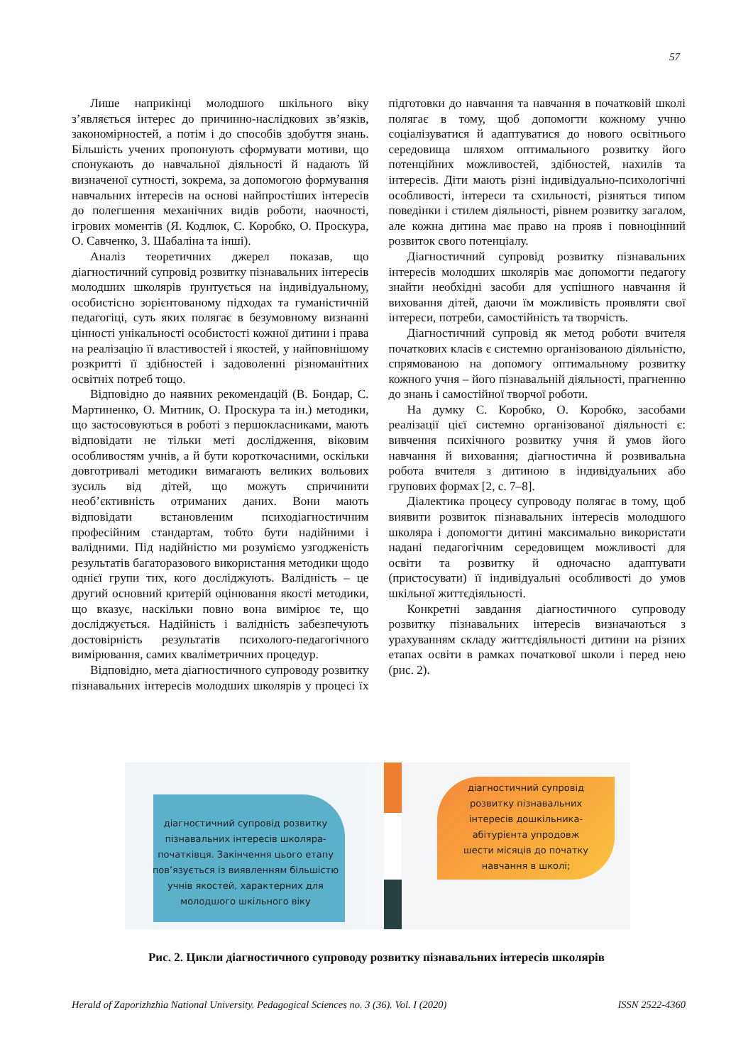57
Лише наприкінці молодшого шкільного віку з’являється інтерес до причинно-наслідкових зв’язків, закономірностей, а потім і до способів здобуття знань. Більшість учених пропонують сформувати мотиви, що спонукають до навчальної діяльності й надають їй визначеної сутності, зокрема, за допомогою формування навчальних інтересів на основі найпростіших інтересів до полегшення механічних видів роботи, наочності, ігрових моментів (Я. Кодлюк, С. Коробко, О. Проскура, О. Савченко, З. Шабаліна та інші).
Аналіз теоретичних джерел показав, що діагностичний супровід розвитку пізнавальних інтересів молодших школярів ґрунтується на індивідуальному, особистісно зорієнтованому підходах та гуманістичній педагогіці, суть яких полягає в безумовному визнанні цінності унікальності особистості кожної дитини і права на реалізацію її властивостей і якостей, у найповнішому розкритті її здібностей і задоволенні різноманітних освітніх потреб тощо.
Відповідно до наявних рекомендацій (В. Бондар, С. Мартиненко, О. Митник, О. Проскура та ін.) методики, що застосовуються в роботі з першокласниками, мають відповідати не тільки меті дослідження, віковим особливостям учнів, а й бути короткочасними, оскільки довготривалі методики вимагають великих вольових зусиль від дітей, що можуть спричинити необ’єктивність отриманих даних. Вони мають відповідати встановленим психодіагностичним професійним стандартам, тобто бути надійними і валідними. Під надійністю ми розуміємо узгодженість результатів багаторазового використання методики щодо однієї групи тих, кого досліджують. Валідність – це другий основний критерій оцінювання якості методики, що вказує, наскільки повно вона вимірює те, що досліджується. Надійність і валідність забезпечують достовірність результатів психолого-педагогічного вимірювання, самих кваліметричних процедур.
Відповідно, мета діагностичного супроводу розвитку пізнавальних інтересів молодших школярів у процесі їх підготовки до навчання та навчання в початковій школі полягає в тому, щоб допомогти кожному учню соціалізуватися й адаптуватися до нового освітнього середовища шляхом оптимального розвитку його потенційних можливостей, здібностей, нахилів та інтересів. Діти мають різні індивідуально-психологічні особливості, інтереси та схильності, різняться типом поведінки і стилем діяльності, рівнем розвитку загалом, але кожна дитина має право на прояв і повноцінний розвиток свого потенціалу.
Діагностичний супровід розвитку пізнавальних інтересів молодших школярів має допомогти педагогу знайти необхідні засоби для успішного навчання й виховання дітей, даючи їм можливість проявляти свої інтереси, потреби, самостійність та творчість.
Діагностичний супровід як метод роботи вчителя початкових класів є системно організованою діяльністю, спрямованою на допомогу оптимальному розвитку кожного учня – його пізнавальній діяльності, прагненню до знань і самостійної творчої роботи.
На думку С. Коробко, О. Коробко, засобами реалізації цієї системно організованої діяльності є: вивчення психічного розвитку учня й умов його навчання й виховання; діагностична й розвивальна робота вчителя з дитиною в індивідуальних або групових формах [2, с. 7–8].
Діалектика процесу супроводу полягає в тому, щоб виявити розвиток пізнавальних інтересів молодшого школяра і допомогти дитині максимально використати надані педагогічним середовищем можливості для освіти та розвитку й одночасно адаптувати (пристосувати) її індивідуальні особливості до умов шкільної життєдіяльності.
Конкретні завдання діагностичного супроводу розвитку пізнавальних інтересів визначаються з урахуванням складу життєдіяльності дитини на різних етапах освіти в рамках початкової школи і перед нею (рис. 2).
діагностичний супровід розвитку
пізнавальних інтересів школяра-
початківця. Закінчення цього етапу
пов’язується із виявленням більшістю
учнів якостей, характерних для
молодшого шкільного віку
діагностичний супровід
розвитку пізнавальних
інтересів дошкільника-
абітурієнта упродовж
шести місяців до початку
навчання в школі;
Рис. 2. Цикли діагностичного супроводу розвитку пізнавальних інтересів школярів
Herald of Zaporizhzhia National University. Pedagogical Sciences no. 3 (36). Vol. I (2020) ISSN 2522-4360